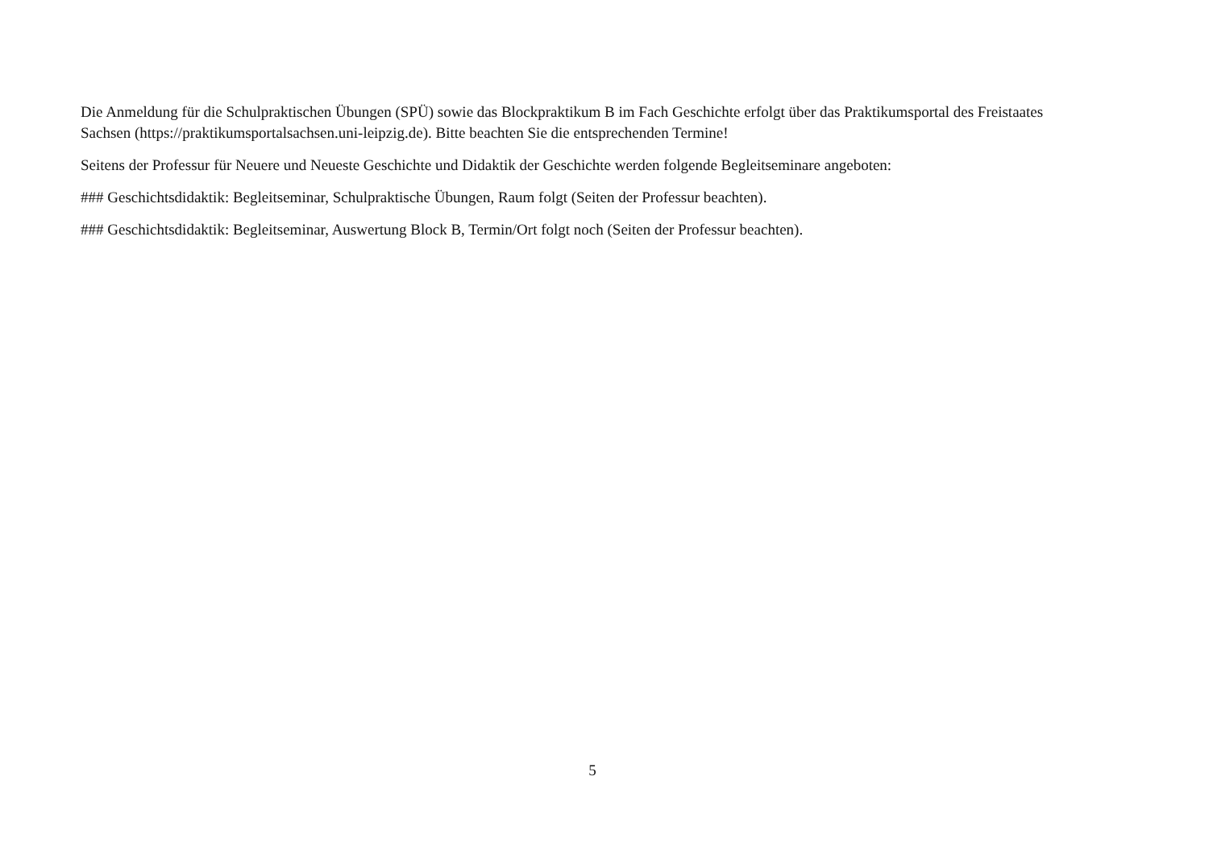Die Anmeldung für die Schulpraktischen Übungen (SPÜ) sowie das Blockpraktikum B im Fach Geschichte erfolgt über das Praktikumsportal des Freistaates Sachsen (https://praktikumsportalsachsen.uni-leipzig.de). Bitte beachten Sie die entsprechenden Termine!
Seitens der Professur für Neuere und Neueste Geschichte und Didaktik der Geschichte werden folgende Begleitseminare angeboten:
### Geschichtsdidaktik: Begleitseminar, Schulpraktische Übungen, Raum folgt (Seiten der Professur beachten).
### Geschichtsdidaktik: Begleitseminar, Auswertung Block B, Termin/Ort folgt noch (Seiten der Professur beachten).
5